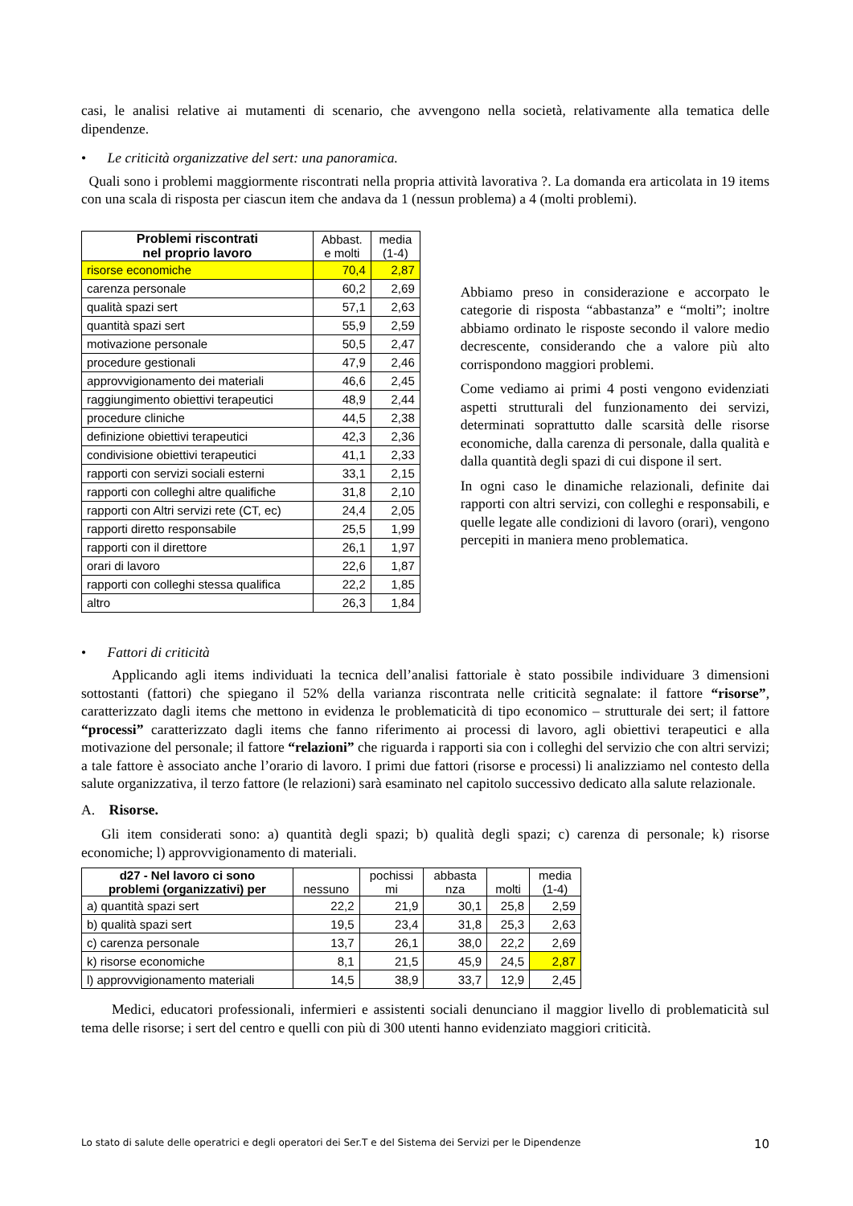casi, le analisi relative ai mutamenti di scenario, che avvengono nella società, relativamente alla tematica delle dipendenze.
• Le criticità organizzative del sert: una panoramica.
Quali sono i problemi maggiormente riscontrati nella propria attività lavorativa ?. La domanda era articolata in 19 items con una scala di risposta per ciascun item che andava da 1 (nessun problema) a 4 (molti problemi).
| Problemi riscontrati nel proprio lavoro | Abbast. e molti | media (1-4) |
| --- | --- | --- |
| risorse economiche | 70,4 | 2,87 |
| carenza personale | 60,2 | 2,69 |
| qualità spazi sert | 57,1 | 2,63 |
| quantità spazi sert | 55,9 | 2,59 |
| motivazione personale | 50,5 | 2,47 |
| procedure gestionali | 47,9 | 2,46 |
| approvvigionamento dei materiali | 46,6 | 2,45 |
| raggiungimento obiettivi terapeutici | 48,9 | 2,44 |
| procedure cliniche | 44,5 | 2,38 |
| definizione obiettivi terapeutici | 42,3 | 2,36 |
| condivisione obiettivi terapeutici | 41,1 | 2,33 |
| rapporti con servizi sociali esterni | 33,1 | 2,15 |
| rapporti con colleghi altre qualifiche | 31,8 | 2,10 |
| rapporti con Altri servizi rete (CT, ec) | 24,4 | 2,05 |
| rapporti diretto responsabile | 25,5 | 1,99 |
| rapporti con il direttore | 26,1 | 1,97 |
| orari di lavoro | 22,6 | 1,87 |
| rapporti con colleghi stessa qualifica | 22,2 | 1,85 |
| altro | 26,3 | 1,84 |
Abbiamo preso in considerazione e accorpato le categorie di risposta “abbastanza” e “molti”; inoltre abbiamo ordinato le risposte secondo il valore medio decrescente, considerando che a valore più alto corrispondono maggiori problemi.
Come vediamo ai primi 4 posti vengono evidenziati aspetti strutturali del funzionamento dei servizi, determinati soprattutto dalle scarsità delle risorse economiche, dalla carenza di personale, dalla qualità e dalla quantità degli spazi di cui dispone il sert.
In ogni caso le dinamiche relazionali, definite dai rapporti con altri servizi, con colleghi e responsabili, e quelle legate alle condizioni di lavoro (orari), vengono percepiti in maniera meno problematica.
• Fattori di criticità
Applicando agli items individuati la tecnica dell’analisi fattoriale è stato possibile individuare 3 dimensioni sottostanti (fattori) che spiegano il 52% della varianza riscontrata nelle criticità segnalate: il fattore “risorse”, caratterizzato dagli items che mettono in evidenza le problematicità di tipo economico – strutturale dei sert; il fattore “processi” caratterizzato dagli items che fanno riferimento ai processi di lavoro, agli obiettivi terapeutici e alla motivazione del personale; il fattore “relazioni” che riguarda i rapporti sia con i colleghi del servizio che con altri servizi; a tale fattore è associato anche l’orario di lavoro. I primi due fattori (risorse e processi) li analizziamo nel contesto della salute organizzativa, il terzo fattore (le relazioni) sarà esaminato nel capitolo successivo dedicato alla salute relazionale.
A. Risorse.
Gli item considerati sono: a) quantità degli spazi; b) qualità degli spazi; c) carenza di personale; k) risorse economiche; l) approvvigionamento di materiali.
| d27 - Nel lavoro ci sono problemi (organizzativi) per | nessuno | pochissi mi | abbasta nza | molti | media (1-4) |
| --- | --- | --- | --- | --- | --- |
| a) quantità spazi sert | 22,2 | 21,9 | 30,1 | 25,8 | 2,59 |
| b) qualità spazi sert | 19,5 | 23,4 | 31,8 | 25,3 | 2,63 |
| c) carenza personale | 13,7 | 26,1 | 38,0 | 22,2 | 2,69 |
| k) risorse economiche | 8,1 | 21,5 | 45,9 | 24,5 | 2,87 |
| l) approvvigionamento materiali | 14,5 | 38,9 | 33,7 | 12,9 | 2,45 |
Medici, educatori professionali, infermieri e assistenti sociali denunciano il maggior livello di problematicità sul tema delle risorse; i sert del centro e quelli con più di 300 utenti hanno evidenziato maggiori criticità.
Lo stato di salute delle operatrici e degli operatori dei Ser.T e del Sistema dei Servizi per le Dipendenze 10